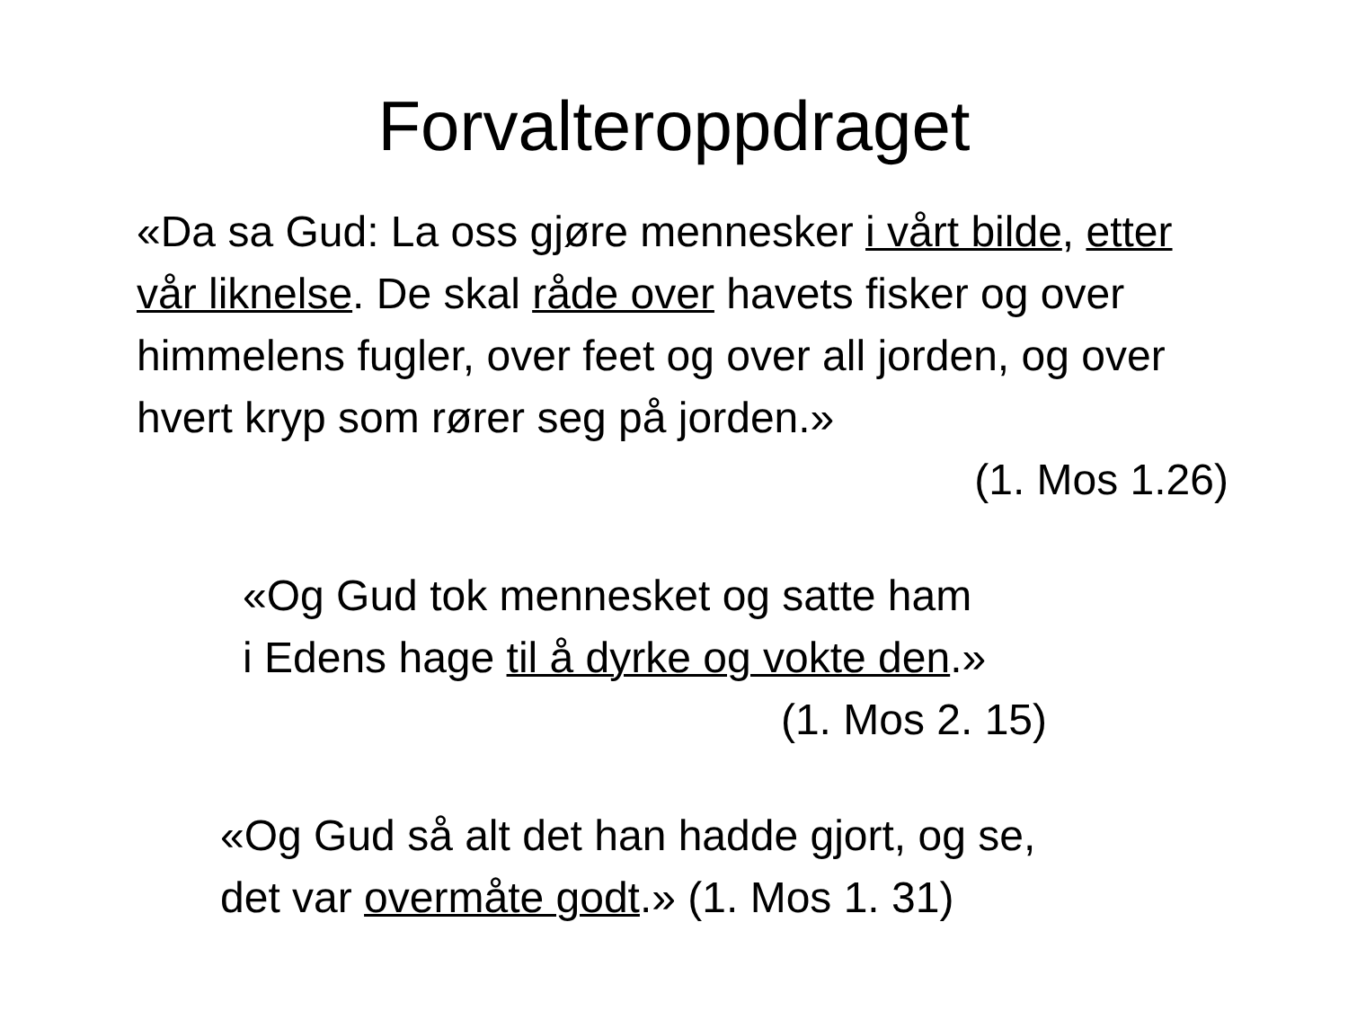Forvalteroppdraget
«Da sa Gud: La oss gjøre mennesker i vårt bilde, etter vår liknelse. De skal råde over havets fisker og over himmelens fugler, over feet og over all jorden, og over hvert kryp som rører seg på jorden.»
(1. Mos 1.26)
«Og Gud tok mennesket og satte ham
i Edens hage til å dyrke og vokte den.»
(1. Mos 2. 15)
«Og Gud så alt det han hadde gjort, og se,
det var overmåte godt.» (1. Mos 1. 31)